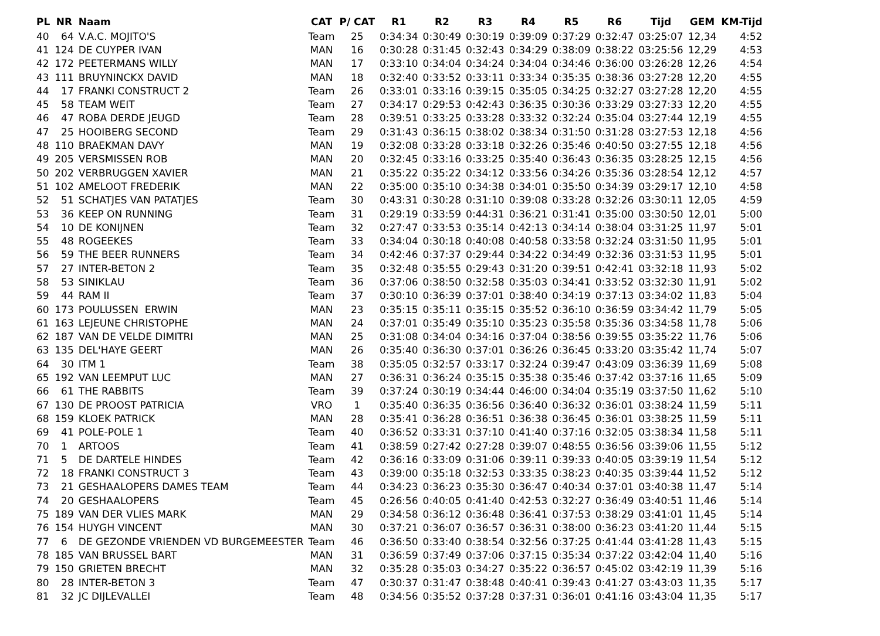| PL | NR | Naam | CAT | P/ CAT | R1 | R2 | R3 | R4 | R5 | R6 | Tijd | GEM | KM-Tijd |
| --- | --- | --- | --- | --- | --- | --- | --- | --- | --- | --- | --- | --- | --- |
| 40 | 64 | V.A.C. MOJITO'S | Team | 25 | 0:34:34 | 0:30:49 | 0:30:19 | 0:39:09 | 0:37:29 | 0:32:47 | 03:25:07 | 12,34 | 4:52 |
| 41 | 124 | DE CUYPER IVAN | MAN | 16 | 0:30:28 | 0:31:45 | 0:32:43 | 0:34:29 | 0:38:09 | 0:38:22 | 03:25:56 | 12,29 | 4:53 |
| 42 | 172 | PEETERMANS WILLY | MAN | 17 | 0:33:10 | 0:34:04 | 0:34:24 | 0:34:04 | 0:34:46 | 0:36:00 | 03:26:28 | 12,26 | 4:54 |
| 43 | 111 | BRUYNINCKX DAVID | MAN | 18 | 0:32:40 | 0:33:52 | 0:33:11 | 0:33:34 | 0:35:35 | 0:38:36 | 03:27:28 | 12,20 | 4:55 |
| 44 | 17 | FRANKI CONSTRUCT 2 | Team | 26 | 0:33:01 | 0:33:16 | 0:39:15 | 0:35:05 | 0:34:25 | 0:32:27 | 03:27:28 | 12,20 | 4:55 |
| 45 | 58 | TEAM WEIT | Team | 27 | 0:34:17 | 0:29:53 | 0:42:43 | 0:36:35 | 0:30:36 | 0:33:29 | 03:27:33 | 12,20 | 4:55 |
| 46 | 47 | ROBA DERDE JEUGD | Team | 28 | 0:39:51 | 0:33:25 | 0:33:28 | 0:33:32 | 0:32:24 | 0:35:04 | 03:27:44 | 12,19 | 4:55 |
| 47 | 25 | HOOIBERG SECOND | Team | 29 | 0:31:43 | 0:36:15 | 0:38:02 | 0:38:34 | 0:31:50 | 0:31:28 | 03:27:53 | 12,18 | 4:56 |
| 48 | 110 | BRAEKMAN DAVY | MAN | 19 | 0:32:08 | 0:33:28 | 0:33:18 | 0:32:26 | 0:35:46 | 0:40:50 | 03:27:55 | 12,18 | 4:56 |
| 49 | 205 | VERSMISSEN ROB | MAN | 20 | 0:32:45 | 0:33:16 | 0:33:25 | 0:35:40 | 0:36:43 | 0:36:35 | 03:28:25 | 12,15 | 4:56 |
| 50 | 202 | VERBRUGGEN XAVIER | MAN | 21 | 0:35:22 | 0:35:22 | 0:34:12 | 0:33:56 | 0:34:26 | 0:35:36 | 03:28:54 | 12,12 | 4:57 |
| 51 | 102 | AMELOOT FREDERIK | MAN | 22 | 0:35:00 | 0:35:10 | 0:34:38 | 0:34:01 | 0:35:50 | 0:34:39 | 03:29:17 | 12,10 | 4:58 |
| 52 | 51 | SCHATJES VAN PATATJES | Team | 30 | 0:43:31 | 0:30:28 | 0:31:10 | 0:39:08 | 0:33:28 | 0:32:26 | 03:30:11 | 12,05 | 4:59 |
| 53 | 36 | KEEP ON RUNNING | Team | 31 | 0:29:19 | 0:33:59 | 0:44:31 | 0:36:21 | 0:31:41 | 0:35:00 | 03:30:50 | 12,01 | 5:00 |
| 54 | 10 | DE KONIJNEN | Team | 32 | 0:27:47 | 0:33:53 | 0:35:14 | 0:42:13 | 0:34:14 | 0:38:04 | 03:31:25 | 11,97 | 5:01 |
| 55 | 48 | ROGEEKES | Team | 33 | 0:34:04 | 0:30:18 | 0:40:08 | 0:40:58 | 0:33:58 | 0:32:24 | 03:31:50 | 11,95 | 5:01 |
| 56 | 59 | THE BEER RUNNERS | Team | 34 | 0:42:46 | 0:37:37 | 0:29:44 | 0:34:22 | 0:34:49 | 0:32:36 | 03:31:53 | 11,95 | 5:01 |
| 57 | 27 | INTER-BETON 2 | Team | 35 | 0:32:48 | 0:35:55 | 0:29:43 | 0:31:20 | 0:39:51 | 0:42:41 | 03:32:18 | 11,93 | 5:02 |
| 58 | 53 | SINIKLAU | Team | 36 | 0:37:06 | 0:38:50 | 0:32:58 | 0:35:03 | 0:34:41 | 0:33:52 | 03:32:30 | 11,91 | 5:02 |
| 59 | 44 | RAM II | Team | 37 | 0:30:10 | 0:36:39 | 0:37:01 | 0:38:40 | 0:34:19 | 0:37:13 | 03:34:02 | 11,83 | 5:04 |
| 60 | 173 | POULUSSEN ERWIN | MAN | 23 | 0:35:15 | 0:35:11 | 0:35:15 | 0:35:52 | 0:36:10 | 0:36:59 | 03:34:42 | 11,79 | 5:05 |
| 61 | 163 | LEJEUNE CHRISTOPHE | MAN | 24 | 0:37:01 | 0:35:49 | 0:35:10 | 0:35:23 | 0:35:58 | 0:35:36 | 03:34:58 | 11,78 | 5:06 |
| 62 | 187 | VAN DE VELDE DIMITRI | MAN | 25 | 0:31:08 | 0:34:04 | 0:34:16 | 0:37:04 | 0:38:56 | 0:39:55 | 03:35:22 | 11,76 | 5:06 |
| 63 | 135 | DEL'HAYE GEERT | MAN | 26 | 0:35:40 | 0:36:30 | 0:37:01 | 0:36:26 | 0:36:45 | 0:33:20 | 03:35:42 | 11,74 | 5:07 |
| 64 | 30 | ITM 1 | Team | 38 | 0:35:05 | 0:32:57 | 0:33:17 | 0:32:24 | 0:39:47 | 0:43:09 | 03:36:39 | 11,69 | 5:08 |
| 65 | 192 | VAN LEEMPUT LUC | MAN | 27 | 0:36:31 | 0:36:24 | 0:35:15 | 0:35:38 | 0:35:46 | 0:37:42 | 03:37:16 | 11,65 | 5:09 |
| 66 | 61 | THE RABBITS | Team | 39 | 0:37:24 | 0:30:19 | 0:34:44 | 0:46:00 | 0:34:04 | 0:35:19 | 03:37:50 | 11,62 | 5:10 |
| 67 | 130 | DE PROOST PATRICIA | VRO | 1 | 0:35:40 | 0:36:35 | 0:36:56 | 0:36:40 | 0:36:32 | 0:36:01 | 03:38:24 | 11,59 | 5:11 |
| 68 | 159 | KLOEK PATRICK | MAN | 28 | 0:35:41 | 0:36:28 | 0:36:51 | 0:36:38 | 0:36:45 | 0:36:01 | 03:38:25 | 11,59 | 5:11 |
| 69 | 41 | POLE-POLE 1 | Team | 40 | 0:36:52 | 0:33:31 | 0:37:10 | 0:41:40 | 0:37:16 | 0:32:05 | 03:38:34 | 11,58 | 5:11 |
| 70 | 1 | ARTOOS | Team | 41 | 0:38:59 | 0:27:42 | 0:27:28 | 0:39:07 | 0:48:55 | 0:36:56 | 03:39:06 | 11,55 | 5:12 |
| 71 | 5 | DE DARTELE HINDES | Team | 42 | 0:36:16 | 0:33:09 | 0:31:06 | 0:39:11 | 0:39:33 | 0:40:05 | 03:39:19 | 11,54 | 5:12 |
| 72 | 18 | FRANKI CONSTRUCT 3 | Team | 43 | 0:39:00 | 0:35:18 | 0:32:53 | 0:33:35 | 0:38:23 | 0:40:35 | 03:39:44 | 11,52 | 5:12 |
| 73 | 21 | GESHAALOPERS DAMES TEAM | Team | 44 | 0:34:23 | 0:36:23 | 0:35:30 | 0:36:47 | 0:40:34 | 0:37:01 | 03:40:38 | 11,47 | 5:14 |
| 74 | 20 | GESHAALOPERS | Team | 45 | 0:26:56 | 0:40:05 | 0:41:40 | 0:42:53 | 0:32:27 | 0:36:49 | 03:40:51 | 11,46 | 5:14 |
| 75 | 189 | VAN DER VLIES MARK | MAN | 29 | 0:34:58 | 0:36:12 | 0:36:48 | 0:36:41 | 0:37:53 | 0:38:29 | 03:41:01 | 11,45 | 5:14 |
| 76 | 154 | HUYGH VINCENT | MAN | 30 | 0:37:21 | 0:36:07 | 0:36:57 | 0:36:31 | 0:38:00 | 0:36:23 | 03:41:20 | 11,44 | 5:15 |
| 77 | 6 | DE GEZONDE VRIENDEN VD BURGEMEESTER | Team | 46 | 0:36:50 | 0:33:40 | 0:38:54 | 0:32:56 | 0:37:25 | 0:41:44 | 03:41:28 | 11,43 | 5:15 |
| 78 | 185 | VAN BRUSSEL BART | MAN | 31 | 0:36:59 | 0:37:49 | 0:37:06 | 0:37:15 | 0:35:34 | 0:37:22 | 03:42:04 | 11,40 | 5:16 |
| 79 | 150 | GRIETEN BRECHT | MAN | 32 | 0:35:28 | 0:35:03 | 0:34:27 | 0:35:22 | 0:36:57 | 0:45:02 | 03:42:19 | 11,39 | 5:16 |
| 80 | 28 | INTER-BETON 3 | Team | 47 | 0:30:37 | 0:31:47 | 0:38:48 | 0:40:41 | 0:39:43 | 0:41:27 | 03:43:03 | 11,35 | 5:17 |
| 81 | 32 | JC DIJLEVALLEI | Team | 48 | 0:34:56 | 0:35:52 | 0:37:28 | 0:37:31 | 0:36:01 | 0:41:16 | 03:43:04 | 11,35 | 5:17 |